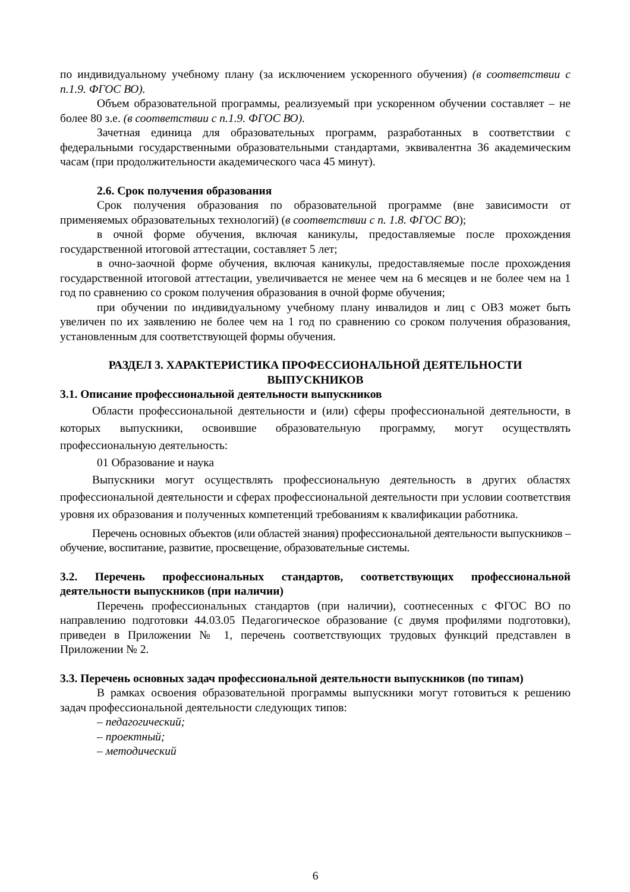по индивидуальному учебному плану (за исключением ускоренного обучения) (в соответствии с п.1.9. ФГОС ВО).
Объем образовательной программы, реализуемый при ускоренном обучении составляет – не более 80 з.е. (в соответствии с п.1.9. ФГОС ВО).
Зачетная единица для образовательных программ, разработанных в соответствии с федеральными государственными образовательными стандартами, эквивалентна 36 академическим часам (при продолжительности академического часа 45 минут).
2.6. Срок получения образования
Срок получения образования по образовательной программе (вне зависимости от применяемых образовательных технологий) (в соответствии с п. 1.8. ФГОС ВО);
в очной форме обучения, включая каникулы, предоставляемые после прохождения государственной итоговой аттестации, составляет 5 лет;
в очно-заочной форме обучения, включая каникулы, предоставляемые после прохождения государственной итоговой аттестации, увеличивается не менее чем на 6 месяцев и не более чем на 1 год по сравнению со сроком получения образования в очной форме обучения;
при обучении по индивидуальному учебному плану инвалидов и лиц с ОВЗ может быть увеличен по их заявлению не более чем на 1 год по сравнению со сроком получения образования, установленным для соответствующей формы обучения.
РАЗДЕЛ 3. ХАРАКТЕРИСТИКА ПРОФЕССИОНАЛЬНОЙ ДЕЯТЕЛЬНОСТИ
ВЫПУСКНИКОВ
3.1. Описание профессиональной деятельности выпускников
Области профессиональной деятельности и (или) сферы профессиональной деятельности, в которых выпускники, освоившие образовательную программу, могут осуществлять профессиональную деятельность:
01 Образование и наука
Выпускники могут осуществлять профессиональную деятельность в других областях профессиональной деятельности и сферах профессиональной деятельности при условии соответствия уровня их образования и полученных компетенций требованиям к квалификации работника.
Перечень основных объектов (или областей знания) профессиональной деятельности выпускников – обучение, воспитание, развитие, просвещение, образовательные системы.
3.2. Перечень профессиональных стандартов, соответствующих профессиональной деятельности выпускников (при наличии)
Перечень профессиональных стандартов (при наличии), соотнесенных с ФГОС ВО по направлению подготовки 44.03.05 Педагогическое образование (с двумя профилями подготовки), приведен в Приложении № 1, перечень соответствующих трудовых функций представлен в Приложении № 2.
3.3. Перечень основных задач профессиональной деятельности выпускников (по типам)
В рамках освоения образовательной программы выпускники могут готовиться к решению задач профессиональной деятельности следующих типов:
– педагогический;
– проектный;
– методический
6